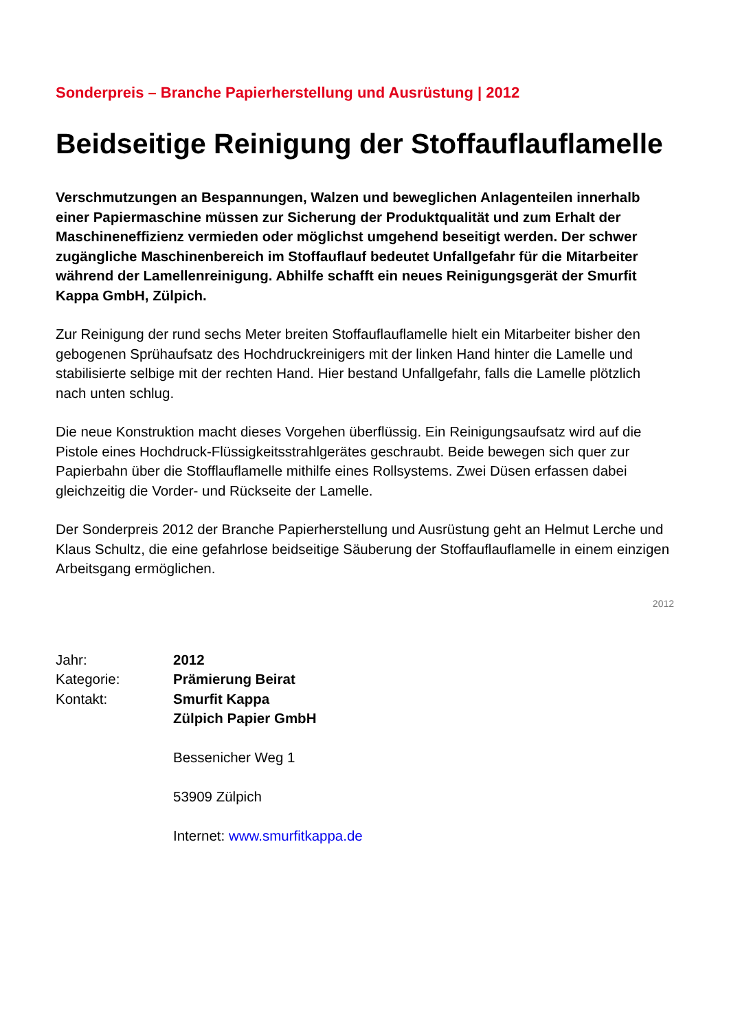Sonderpreis – Branche Papierherstellung und Ausrüstung | 2012
Beidseitige Reinigung der Stoffauflauflamelle
Verschmutzungen an Bespannungen, Walzen und beweglichen Anlagenteilen innerhalb einer Papiermaschine müssen zur Sicherung der Produktqualität und zum Erhalt der Maschineneffizienz vermieden oder möglichst umgehend beseitigt werden. Der schwer zugängliche Maschinenbereich im Stoffauflauf bedeutet Unfallgefahr für die Mitarbeiter während der Lamellenreinigung. Abhilfe schafft ein neues Reinigungsgerät der Smurfit Kappa GmbH, Zülpich.
Zur Reinigung der rund sechs Meter breiten Stoffauflauflamelle hielt ein Mitarbeiter bisher den gebogenen Sprühaufsatz des Hochdruckreinigers mit der linken Hand hinter die Lamelle und stabilisierte selbige mit der rechten Hand. Hier bestand Unfallgefahr, falls die Lamelle plötzlich nach unten schlug.
Die neue Konstruktion macht dieses Vorgehen überflüssig. Ein Reinigungsaufsatz wird auf die Pistole eines Hochdruck-Flüssigkeitsstrahlgerätes geschraubt. Beide bewegen sich quer zur Papierbahn über die Stofflauflamelle mithilfe eines Rollsystems. Zwei Düsen erfassen dabei gleichzeitig die Vorder- und Rückseite der Lamelle.
Der Sonderpreis 2012 der Branche Papierherstellung und Ausrüstung geht an Helmut Lerche und Klaus Schultz, die eine gefahrlose beidseitige Säuberung der Stoffauflauflamelle in einem einzigen Arbeitsgang ermöglichen.
2012
| Jahr: | 2012 |
| Kategorie: | Prämierung Beirat |
| Kontakt: | Smurfit Kappa Zülpich Papier GmbH Bessenicher Weg 1 53909 Zülpich Internet: www.smurfitkappa.de |